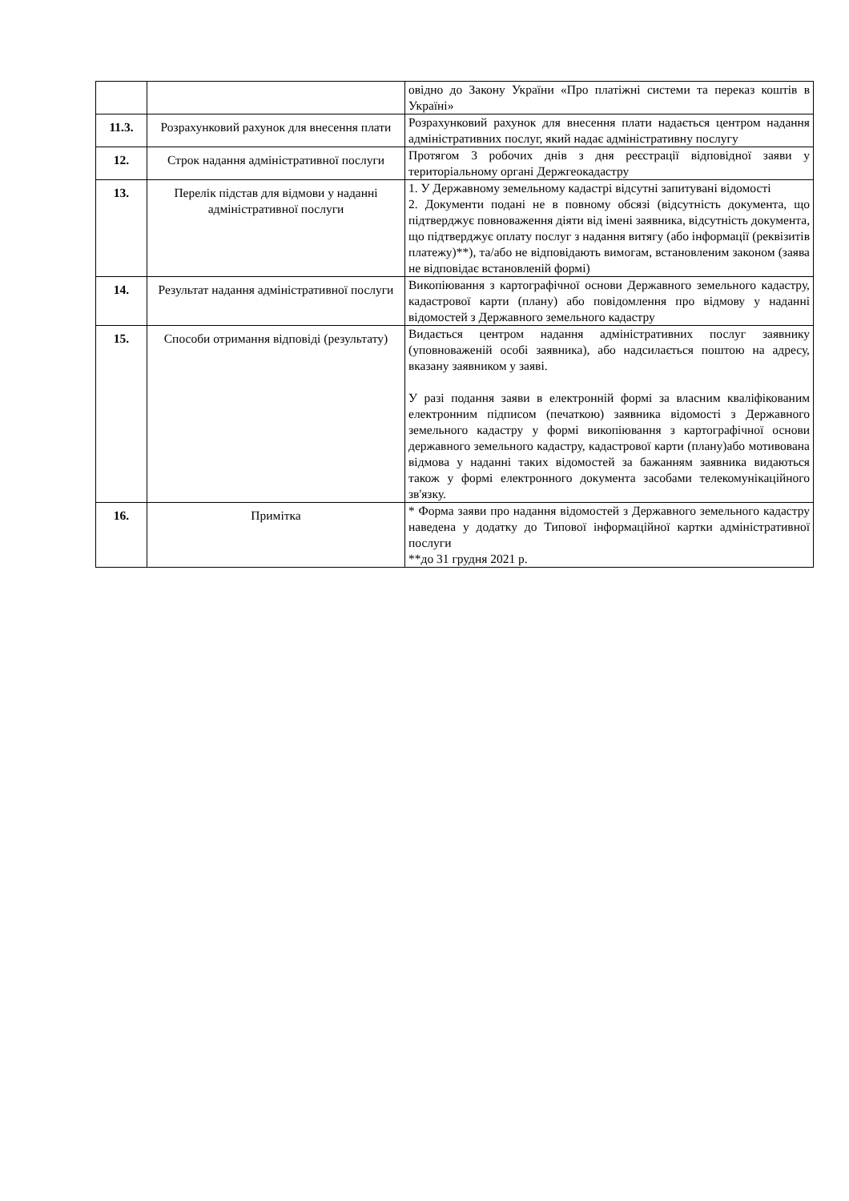| | | овідно до Закону України «Про платіжні системи та переказ коштів в Україні» |
| 11.3. | Розрахунковий рахунок для внесення плати | Розрахунковий рахунок для внесення плати надається центром надання адміністративних послуг, який надає адміністративну послугу |
| 12. | Строк надання адміністративної послуги | Протягом 3 робочих днів з дня реєстрації відповідної заяви у територіальному органі Держгеокадастру |
| 13. | Перелік підстав для відмови у наданні адміністративної послуги | 1. У Державному земельному кадастрі відсутні запитувані відомості 2. Документи подані не в повному обсязі (відсутність документа, що підтверджує повноваження діяти від імені заявника, відсутність документа, що підтверджує оплату послуг з надання витягу (або інформації (реквізитів платежу)**), та/або не відповідають вимогам, встановленим законом (заява не відповідає встановленій формі) |
| 14. | Результат надання адміністративної послуги | Викопіювання з картографічної основи Державного земельного кадастру, кадастрової карти (плану) або повідомлення про відмову у наданні відомостей з Державного земельного кадастру |
| 15. | Способи отримання відповіді (результату) | Видається центром надання адміністративних послуг заявнику (уповноваженій особі заявника), або надсилається поштою на адресу, вказану заявником у заяві. У разі подання заяви в електронній формі за власним кваліфікованим електронним підписом (печаткою) заявника відомості з Державного земельного кадастру у формі викопіювання з картографічної основи державного земельного кадастру, кадастрової карти (плану)або мотивована відмова у наданні таких відомостей за бажанням заявника видаються також у формі електронного документа засобами телекомунікаційного зв'язку. |
| 16. | Примітка | * Форма заяви про надання відомостей з Державного земельного кадастру наведена у додатку до Типової інформаційної картки адміністративної послуги **до 31 грудня 2021 р. |